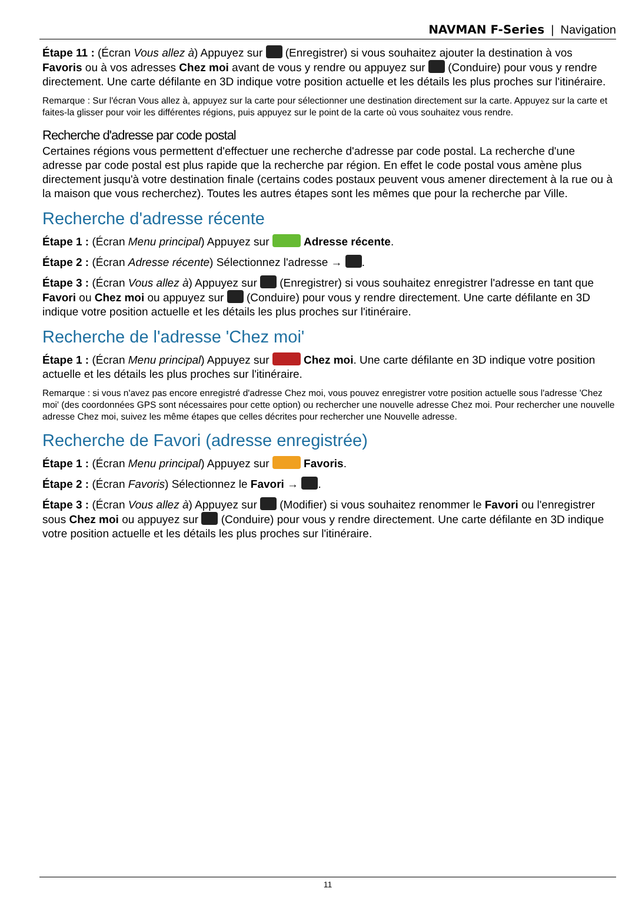NAVMAN F-Series | Navigation
Étape 11 : (Écran Vous allez à) Appuyez sur (Enregistrer) si vous souhaitez ajouter la destination à vos Favoris ou à vos adresses Chez moi avant de vous y rendre ou appuyez sur (Conduire) pour vous y rendre directement. Une carte défilante en 3D indique votre position actuelle et les détails les plus proches sur l'itinéraire.
Remarque : Sur l'écran Vous allez à, appuyez sur la carte pour sélectionner une destination directement sur la carte. Appuyez sur la carte et faites-la glisser pour voir les différentes régions, puis appuyez sur le point de la carte où vous souhaitez vous rendre.
Recherche d'adresse par code postal
Certaines régions vous permettent d'effectuer une recherche d'adresse par code postal. La recherche d'une adresse par code postal est plus rapide que la recherche par région. En effet le code postal vous amène plus directement jusqu'à votre destination finale (certains codes postaux peuvent vous amener directement à la rue ou à la maison que vous recherchez). Toutes les autres étapes sont les mêmes que pour la recherche par Ville.
Recherche d'adresse récente
Étape 1 : (Écran Menu principal) Appuyez sur Adresse récente.
Étape 2 : (Écran Adresse récente) Sélectionnez l'adresse → .
Étape 3 : (Écran Vous allez à) Appuyez sur (Enregistrer) si vous souhaitez enregistrer l'adresse en tant que Favori ou Chez moi ou appuyez sur (Conduire) pour vous y rendre directement. Une carte défilante en 3D indique votre position actuelle et les détails les plus proches sur l'itinéraire.
Recherche de l'adresse 'Chez moi'
Étape 1 : (Écran Menu principal) Appuyez sur Chez moi. Une carte défilante en 3D indique votre position actuelle et les détails les plus proches sur l'itinéraire.
Remarque : si vous n'avez pas encore enregistré d'adresse Chez moi, vous pouvez enregistrer votre position actuelle sous l'adresse 'Chez moi' (des coordonnées GPS sont nécessaires pour cette option) ou rechercher une nouvelle adresse Chez moi. Pour rechercher une nouvelle adresse Chez moi, suivez les même étapes que celles décrites pour rechercher une Nouvelle adresse.
Recherche de Favori (adresse enregistrée)
Étape 1 : (Écran Menu principal) Appuyez sur Favoris.
Étape 2 : (Écran Favoris) Sélectionnez le Favori → .
Étape 3 : (Écran Vous allez à) Appuyez sur (Modifier) si vous souhaitez renommer le Favori ou l'enregistrer sous Chez moi ou appuyez sur (Conduire) pour vous y rendre directement. Une carte défilante en 3D indique votre position actuelle et les détails les plus proches sur l'itinéraire.
11